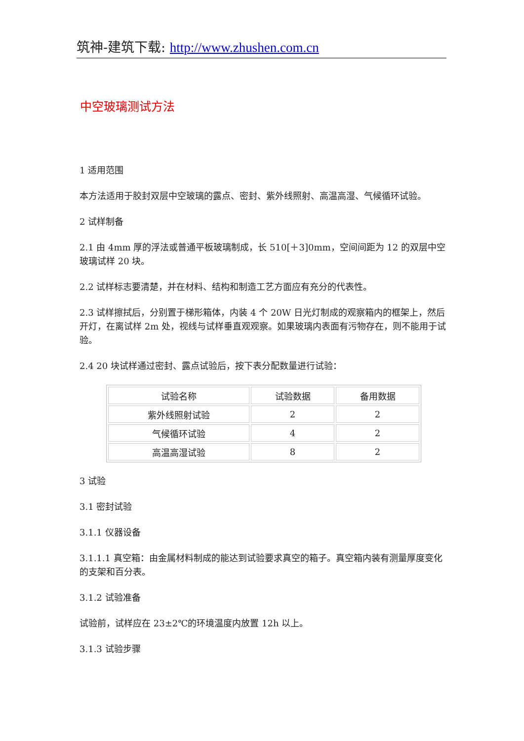筑神-建筑下载: http://www.zhushen.com.cn
中空玻璃测试方法
1 适用范围
本方法适用于胶封双层中空玻璃的露点、密封、紫外线照射、高温高湿、气候循环试验。
2 试样制备
2.1 由 4mm 厚的浮法或普通平板玻璃制成，长 510[＋3]0mm，空间间距为 12 的双层中空玻璃试样 20 块。
2.2 试样标志要清楚，并在材料、结构和制造工艺方面应有充分的代表性。
2.3 试样擦拭后，分别置于梯形箱体，内装 4 个 20W 日光灯制成的观察箱内的框架上，然后开灯，在离试样 2m 处，视线与试样垂直观观察。如果玻璃内表面有污物存在，则不能用于试验。
2.4 20 块试样通过密封、露点试验后，按下表分配数量进行试验：
| 试验名称 | 试验数据 | 备用数据 |
| 紫外线照射试验 | 2 | 2 |
| 气候循环试验 | 4 | 2 |
| 高温高湿试验 | 8 | 2 |
3 试验
3.1 密封试验
3.1.1 仪器设备
3.1.1.1 真空箱：由金属材料制成的能达到试验要求真空的箱子。真空箱内装有测量厚度变化的支架和百分表。
3.1.2 试验准备
试验前，试样应在 23±2℃的环境温度内放置 12h 以上。
3.1.3 试验步骤